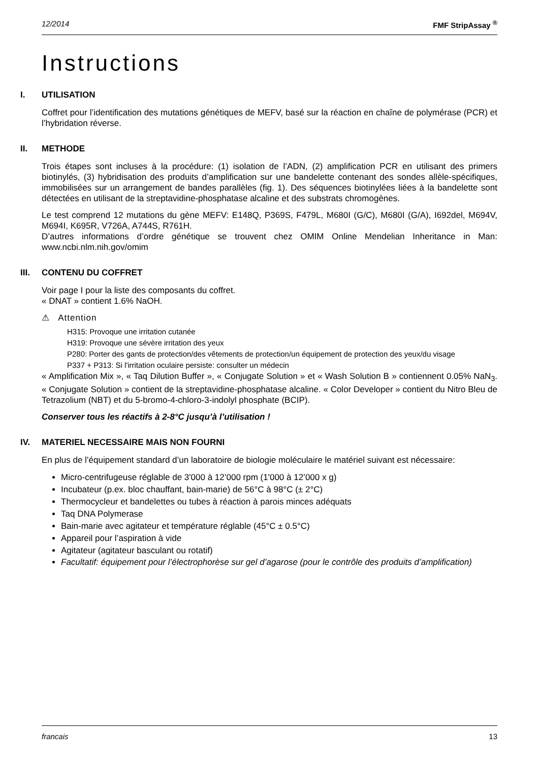12/2014 FMF StripAssay <sup>®</sup>
Instructions
I. UTILISATION
Coffret pour l’identification des mutations génétiques de MEFV, basé sur la réaction en chaîne de polymérase (PCR) et l’hybridation réverse.
II. METHODE
Trois étapes sont incluses à la procédure: (1) isolation de l’ADN, (2) amplification PCR en utilisant des primers biotinylés, (3) hybridisation des produits d’amplification sur une bandelette contenant des sondes allèle-spécifiques, immobilisées sur un arrangement de bandes parallèles (fig. 1). Des séquences biotinylées liées à la bandelette sont détectées en utilisant de la streptavidine-phosphatase alcaline et des substrats chromogènes.
Le test comprend 12 mutations du gène MEFV: E148Q, P369S, F479L, M680I (G/C), M680I (G/A), I692del, M694V, M694I, K695R, V726A, A744S, R761H.
D’autres informations d’ordre génétique se trouvent chez OMIM Online Mendelian Inheritance in Man: www.ncbi.nlm.nih.gov/omim
III. CONTENU DU COFFRET
Voir page I pour la liste des composants du coffret.
« DNAT » contient 1.6% NaOH.
⚠ Attention
H315: Provoque une irritation cutanée
H319: Provoque une sévère irritation des yeux
P280: Porter des gants de protection/des vêtements de protection/un équipement de protection des yeux/du visage
P337 + P313: Si l'irritation oculaire persiste: consulter un médecin
« Amplification Mix », « Taq Dilution Buffer », « Conjugate Solution » et « Wash Solution B » contiennent 0.05% NaN<sub>3</sub>. « Conjugate Solution » contient de la streptavidine-phosphatase alcaline. « Color Developer » contient du Nitro Bleu de Tetrazolium (NBT) et du 5-bromo-4-chloro-3-indolyl phosphate (BCIP).
Conserver tous les réactifs à 2-8°C jusqu’à l’utilisation !
IV. MATERIEL NECESSAIRE MAIS NON FOURNI
En plus de l’équipement standard d’un laboratoire de biologie moléculaire le matériel suivant est nécessaire:
Micro-centrifugeuse réglable de 3'000 à 12’000 rpm (1'000 à 12’000 x g)
Incubateur (p.ex. bloc chauffant, bain-marie) de 56°C à 98°C (± 2°C)
Thermocycleur et bandelettes ou tubes à réaction à parois minces adéquats
Taq DNA Polymerase
Bain-marie avec agitateur et température réglable (45°C ± 0.5°C)
Appareil pour l’aspiration à vide
Agitateur (agitateur basculant ou rotatif)
Facultatif: équipement pour l’électrophorèse sur gel d’agarose (pour le contrôle des produits d’amplification)
francais 13